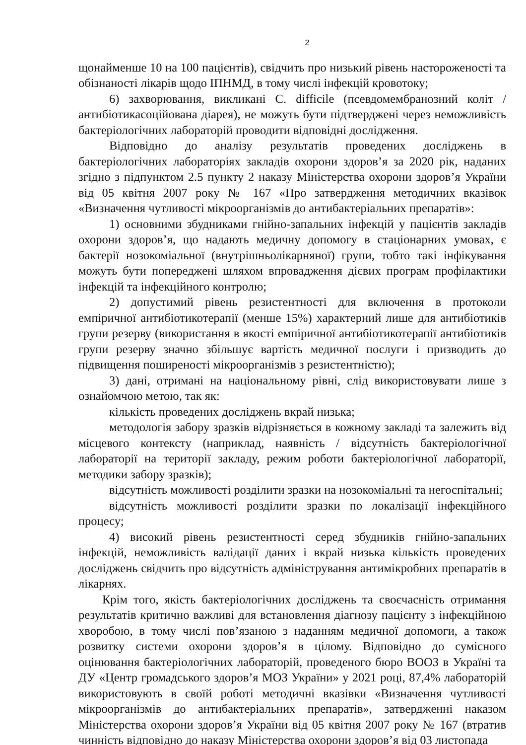2
щонайменше 10 на 100 пацієнтів), свідчить про низький рівень настороженості та обізнаності лікарів щодо ІПНМД, в тому числі інфекцій кровотоку;
6) захворювання, викликані C. difficile (псевдомембранозний коліт / антибіотикасоційована діарея), не можуть бути підтверджені через неможливість бактеріологічних лабораторій проводити відповідні дослідження.
Відповідно до аналізу результатів проведених досліджень в бактеріологічних лабораторіях закладів охорони здоров’я за 2020 рік, наданих згідно з підпунктом 2.5 пункту 2 наказу Міністерства охорони здоров’я України від 05 квітня 2007 року № 167 «Про затвердження методичних вказівок «Визначення чутливості мікроорганізмів до антибактеріальних препаратів»:
1) основними збудниками гнійно-запальних інфекцій у пацієнтів закладів охорони здоров’я, що надають медичну допомогу в стаціонарних умовах, є бактерії нозокоміальної (внутрішньолікарняної) групи, тобто такі інфікування можуть бути попереджені шляхом впровадження дієвих програм профілактики інфекцій та інфекційного контролю;
2) допустимий рівень резистентності для включення в протоколи емпіричної антибіотикотерапії (менше 15%) характерний лише для антибіотиків групи резерву (використання в якості емпіричної антибіотикотерапії антибіотиків групи резерву значно збільшує вартість медичної послуги і призводить до підвищення поширеності мікроорганізмів з резистентністю);
3) дані, отримані на національному рівні, слід використовувати лише з ознайомчою метою, так як:
кількість проведених досліджень вкрай низька;
методологія забору зразків відрізняється в кожному закладі та залежить від місцевого контексту (наприклад, наявність / відсутність бактеріологічної лабораторії на території закладу, режим роботи бактеріологічної лабораторії, методики забору зразків);
відсутність можливості розділити зразки на нозокоміальні та негоспітальні;
відсутність можливості розділити зразки по локалізації інфекційного процесу;
4) високий рівень резистентності серед збудників гнійно-запальних інфекцій, неможливість валідації даних і вкрай низька кількість проведених досліджень свідчить про відсутність адміністрування антимікробних препаратів в лікарнях.
Крім того, якість бактеріологічних досліджень та своєчасність отримання результатів критично важливі для встановлення діагнозу пацієнту з інфекційною хворобою, в тому числі пов’язаною з наданням медичної допомоги, а також розвитку системи охорони здоров’я в цілому. Відповідно до сумісного оцінювання бактеріологічних лабораторій, проведеного бюро ВООЗ в Україні та ДУ «Центр громадського здоров’я МОЗ України» у 2021 році, 87,4% лабораторій використовують в своїй роботі методичні вказівки «Визначення чутливості мікроорганізмів до антибактеріальних препаратів», затвердженні наказом Міністерства охорони здоров’я України від 05 квітня 2007 року № 167 (втратив чинність відповідно до наказу Міністерства охорони здоров’я від 03 листопада